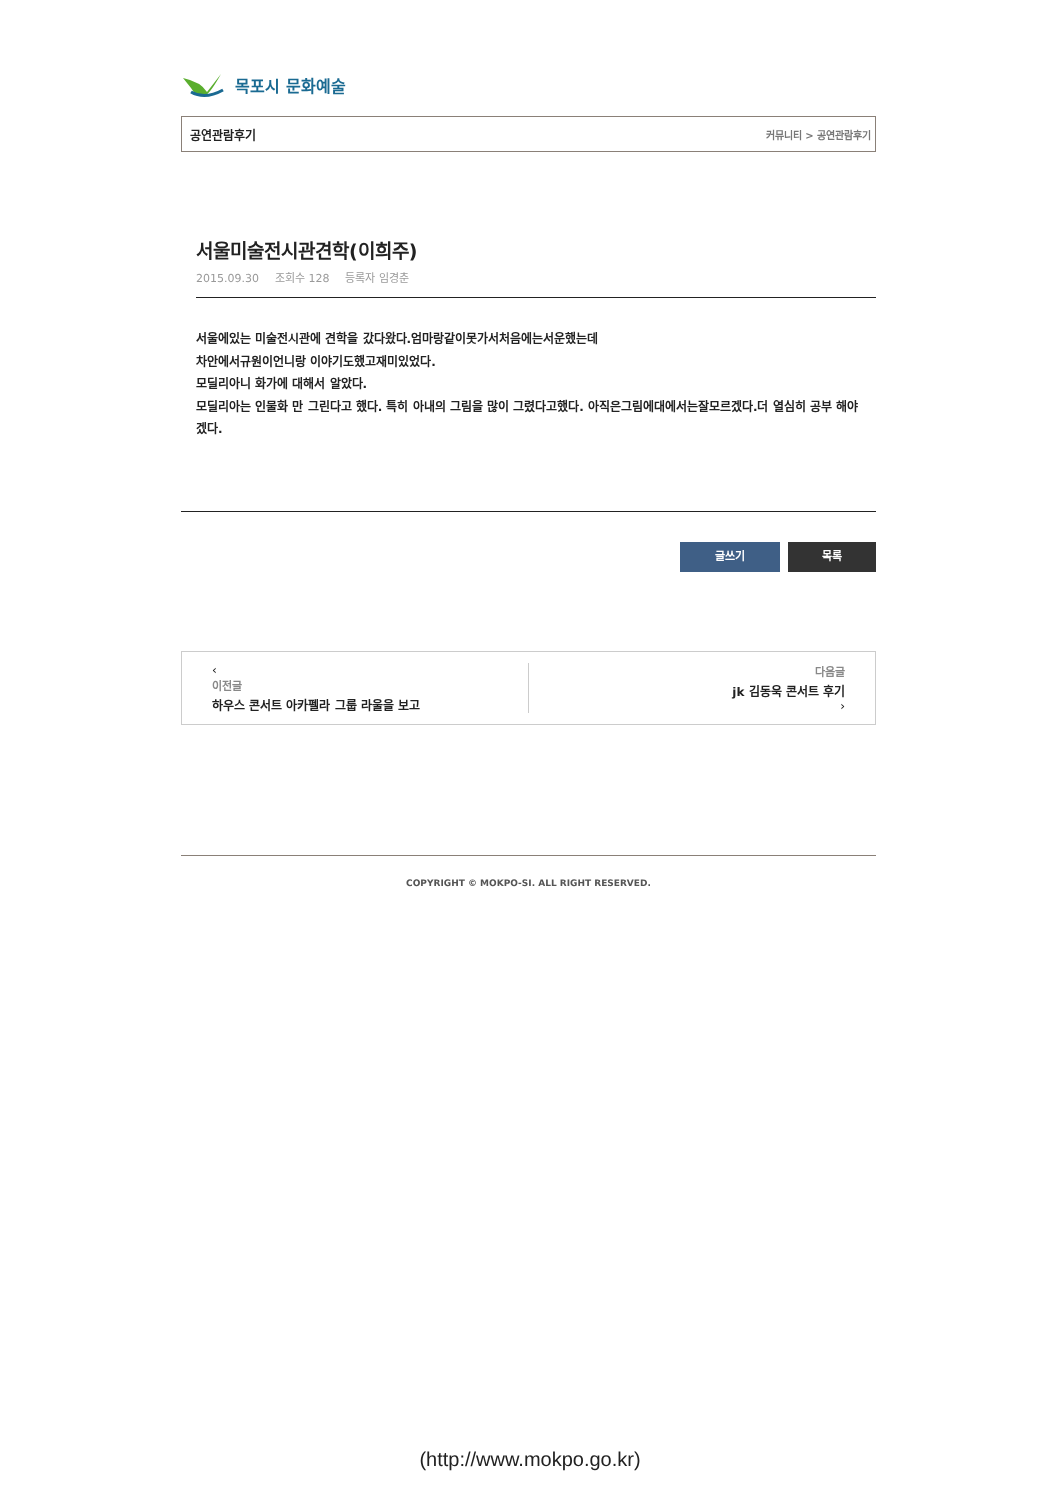목포시 문화예술
공연관람후기 커뮤니티 > 공연관람후기
서울미술전시관견학(이희주)
2015.09.30 조회수 128 등록자 임경춘
서울에있는 미술전시관에 견학을 갔다왔다.엄마랑같이못가서처음에는서운했는데
차안에서규원이언니랑 이야기도했고재미있었다.
모딜리아니 화가에 대해서 알았다.
모딜리아는 인물화 만 그린다고 했다. 특히 아내의 그림을 많이 그렸다고했다. 아직은그림에대에서는잘모르겠다.더 열심히 공부 해야겠다.
글쓰기 목록
‹
이전글
하우스 콘서트 아카펠라 그룹 라울을 보고
다음글
jk 김동욱 콘서트 후기
›
COPYRIGHT © MOKPO-SI. ALL RIGHT RESERVED.
(http://www.mokpo.go.kr)